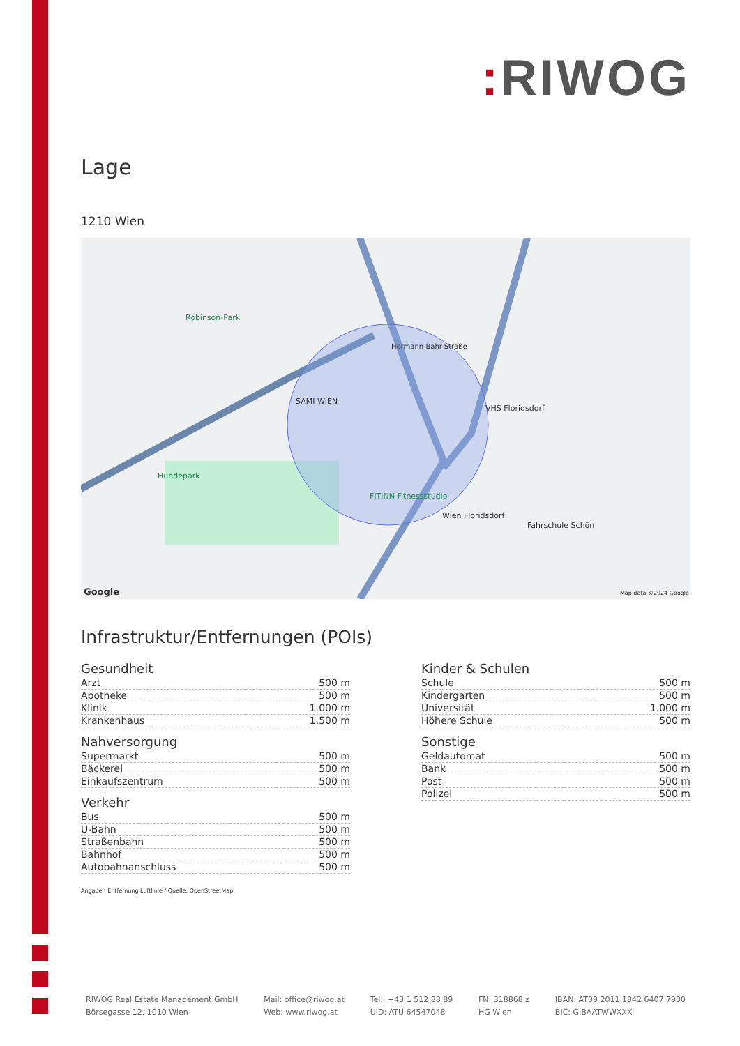: RIWOG
Lage
1210 Wien
Robinson-Park
SAMI WIEN
VHS Floridsdorf
Hundepark
FITINN Fitnessstudio
Wien Floridsdorf
Fahrschule Schön
Hermann-Bahr-Straße
Google Map data ©2024 Google
Infrastruktur/Entfernungen (POIs)
Gesundheit
| Arzt | 500 m |
| Apotheke | 500 m |
| Klinik | 1.000 m |
| Krankenhaus | 1.500 m |
Nahversorgung
| Supermarkt | 500 m |
| Bäckerei | 500 m |
| Einkaufszentrum | 500 m |
Verkehr
| Bus | 500 m |
| U-Bahn | 500 m |
| Straßenbahn | 500 m |
| Bahnhof | 500 m |
| Autobahnanschluss | 500 m |
Kinder & Schulen
| Schule | 500 m |
| Kindergarten | 500 m |
| Universität | 1.000 m |
| Höhere Schule | 500 m |
Sonstige
| Geldautomat | 500 m |
| Bank | 500 m |
| Post | 500 m |
| Polizei | 500 m |
Angaben Entfernung Luftlinie / Quelle: OpenStreetMap
RIWOG Real Estate Management GmbH
Börsegasse 12, 1010 Wien
Mail: office@riwog.at
Web: www.riwog.at
Tel.: +43 1 512 88 89
UID: ATU 64547048
FN: 318868 z
HG Wien
IBAN: AT09 2011 1842 6407 7900
BIC: GIBAATWWXXX